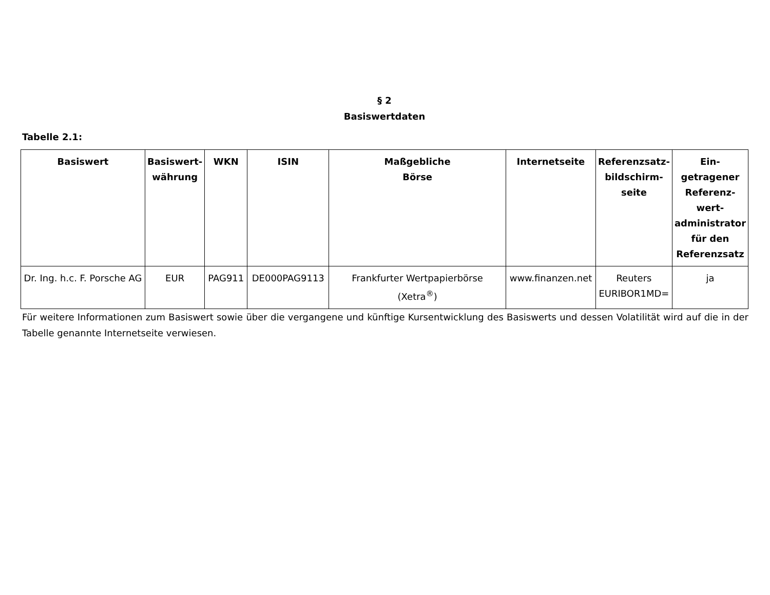§ 2
Basiswertdaten
Tabelle 2.1:
| Basiswert | Basiswert-währung | WKN | ISIN | Maßgebliche Börse | Internetseite | Referenzsatz-bildschirm-seite | Ein-getragener Referenz-wert-administrator für den Referenzsatz |
| --- | --- | --- | --- | --- | --- | --- | --- |
| Dr. Ing. h.c. F. Porsche AG | EUR | PAG911 | DE000PAG9113 | Frankfurter Wertpapierbörse (Xetra<sup>®</sup>) | www.finanzen.net | Reuters EURIBOR1MD= | ja |
Für weitere Informationen zum Basiswert sowie über die vergangene und künftige Kursentwicklung des Basiswerts und dessen Volatilität wird auf die in der Tabelle genannte Internetseite verwiesen.